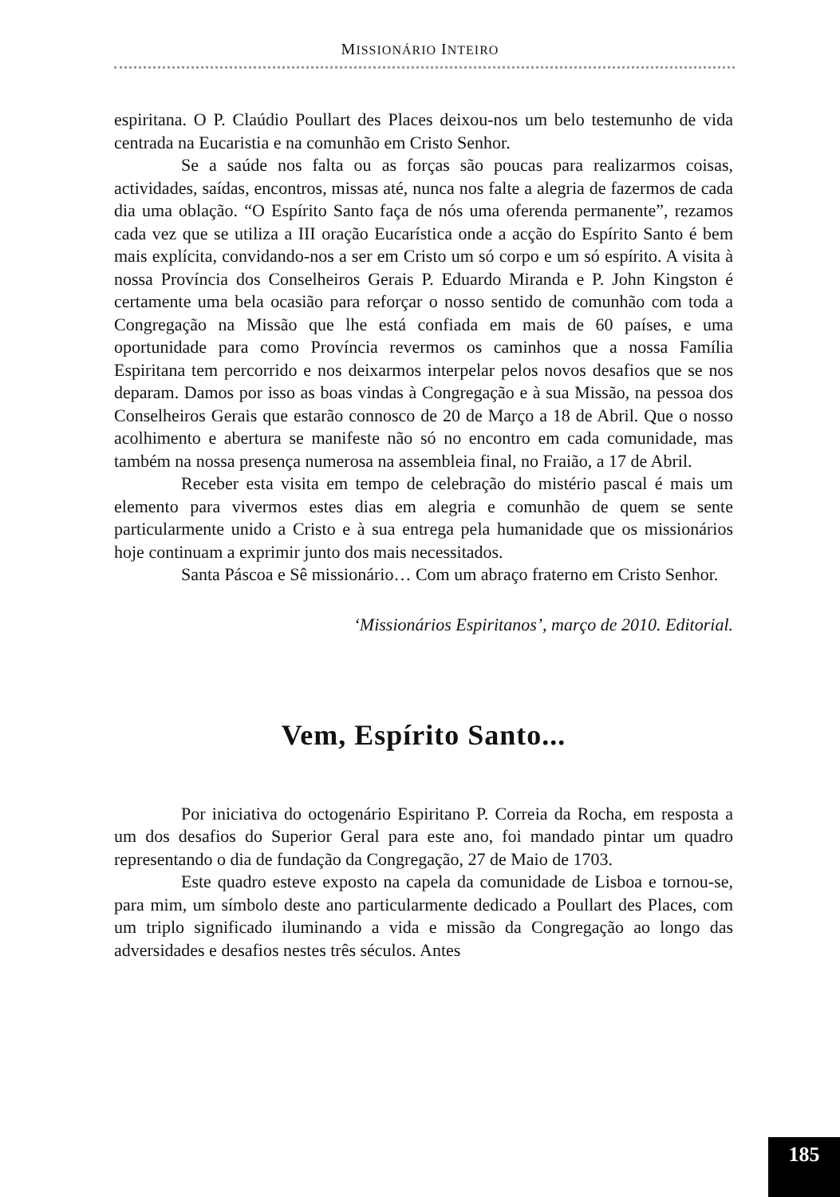MISSIONÁRIO INTEIRO
espiritana. O P. Claúdio Poullart des Places deixou-nos um belo testemunho de vida centrada na Eucaristia e na comunhão em Cristo Senhor.
Se a saúde nos falta ou as forças são poucas para realizarmos coisas, actividades, saídas, encontros, missas até, nunca nos falte a alegria de fazermos de cada dia uma oblação. “O Espírito Santo faça de nós uma oferenda permanente”, rezamos cada vez que se utiliza a III oração Eucarística onde a acção do Espírito Santo é bem mais explícita, convidando-nos a ser em Cristo um só corpo e um só espírito. A visita à nossa Província dos Conselheiros Gerais P. Eduardo Miranda e P. John Kingston é certamente uma bela ocasião para reforçar o nosso sentido de comunhão com toda a Congregação na Missão que lhe está confiada em mais de 60 países, e uma oportunidade para como Província revermos os caminhos que a nossa Família Espiritana tem percorrido e nos deixarmos interpelar pelos novos desafios que se nos deparam. Damos por isso as boas vindas à Congregação e à sua Missão, na pessoa dos Conselheiros Gerais que estarão connosco de 20 de Março a 18 de Abril. Que o nosso acolhimento e abertura se manifeste não só no encontro em cada comunidade, mas também na nossa presença numerosa na assembleia final, no Fraião, a 17 de Abril.
Receber esta visita em tempo de celebração do mistério pascal é mais um elemento para vivermos estes dias em alegria e comunhão de quem se sente particularmente unido a Cristo e à sua entrega pela humanidade que os missionários hoje continuam a exprimir junto dos mais necessitados.
Santa Páscoa e Sê missionário… Com um abraço fraterno em Cristo Senhor.
‘Missionários Espiritanos’, março de 2010. Editorial.
Vem, Espírito Santo...
Por iniciativa do octogenário Espiritano P. Correia da Rocha, em resposta a um dos desafios do Superior Geral para este ano, foi mandado pintar um quadro representando o dia de fundação da Congregação, 27 de Maio de 1703.
Este quadro esteve exposto na capela da comunidade de Lisboa e tornou-se, para mim, um símbolo deste ano particularmente dedicado a Poullart des Places, com um triplo significado iluminando a vida e missão da Congregação ao longo das adversidades e desafios nestes três séculos. Antes
185